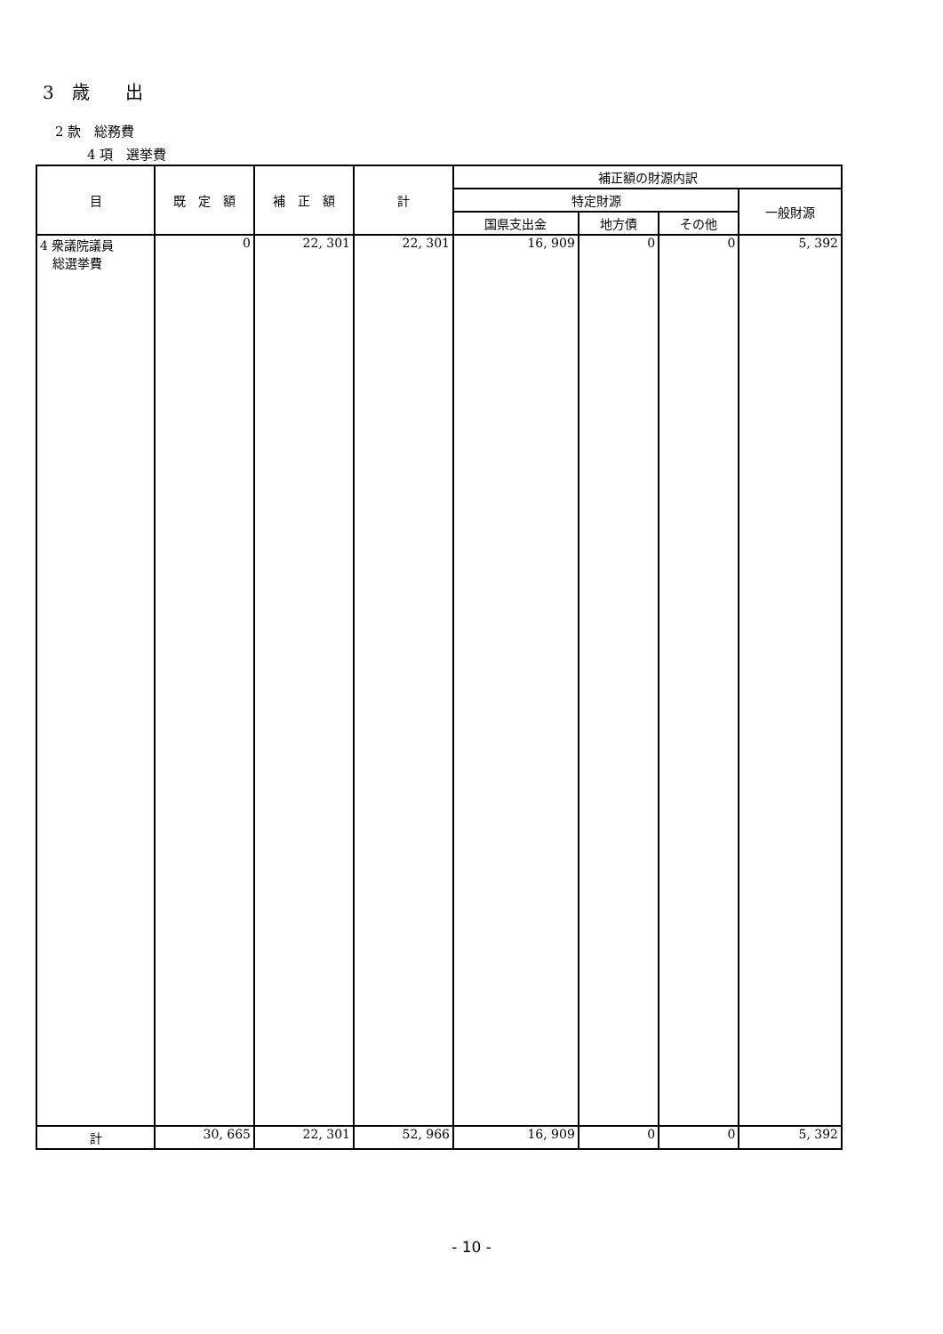3　歳　　出
2 款　総務費
4 項　選挙費
| 目 | 既 定 額 | 補 正 額 | 計 | 補正額の財源内訳 | | | |
| --- | --- | --- | --- | --- | --- | --- | --- |
| | | | | 特定財源 | | | 一般財源 |
| | | | | 国県支出金 | 地方債 | その他 | |
| 4 衆議院議員 総選挙費 | 0 | 22, 301 | 22, 301 | 16, 909 | 0 | 0 | 5, 392 |
| 計 | 30, 665 | 22, 301 | 52, 966 | 16, 909 | 0 | 0 | 5, 392 |
- 10 -